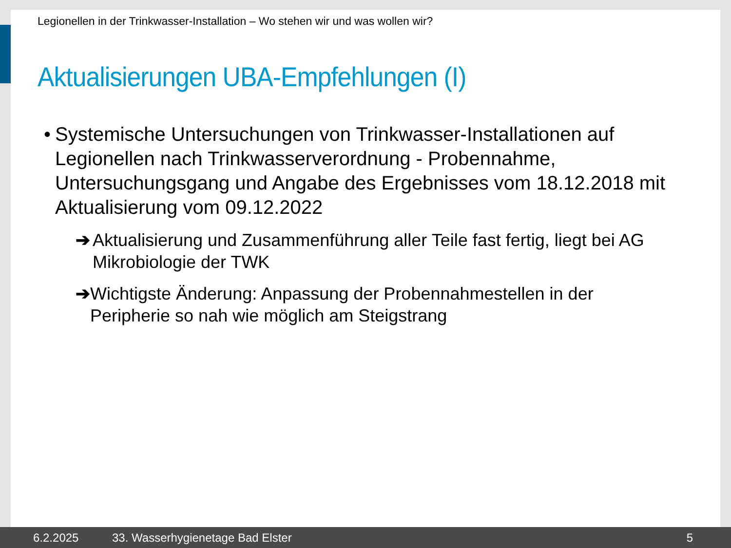Legionellen in der Trinkwasser-Installation – Wo stehen wir und was wollen wir?
Aktualisierungen UBA-Empfehlungen (I)
• Systemische Untersuchungen von Trinkwasser-Installationen auf Legionellen nach Trinkwasserverordnung - Probennahme, Untersuchungsgang und Angabe des Ergebnisses vom 18.12.2018 mit Aktualisierung vom 09.12.2022
➔ Aktualisierung und Zusammenführung aller Teile fast fertig, liegt bei AG Mikrobiologie der TWK
➔ Wichtigste Änderung: Anpassung der Probennahmestellen in der Peripherie so nah wie möglich am Steigstrang
6.2.2025 33. Wasserhygienetage Bad Elster 5